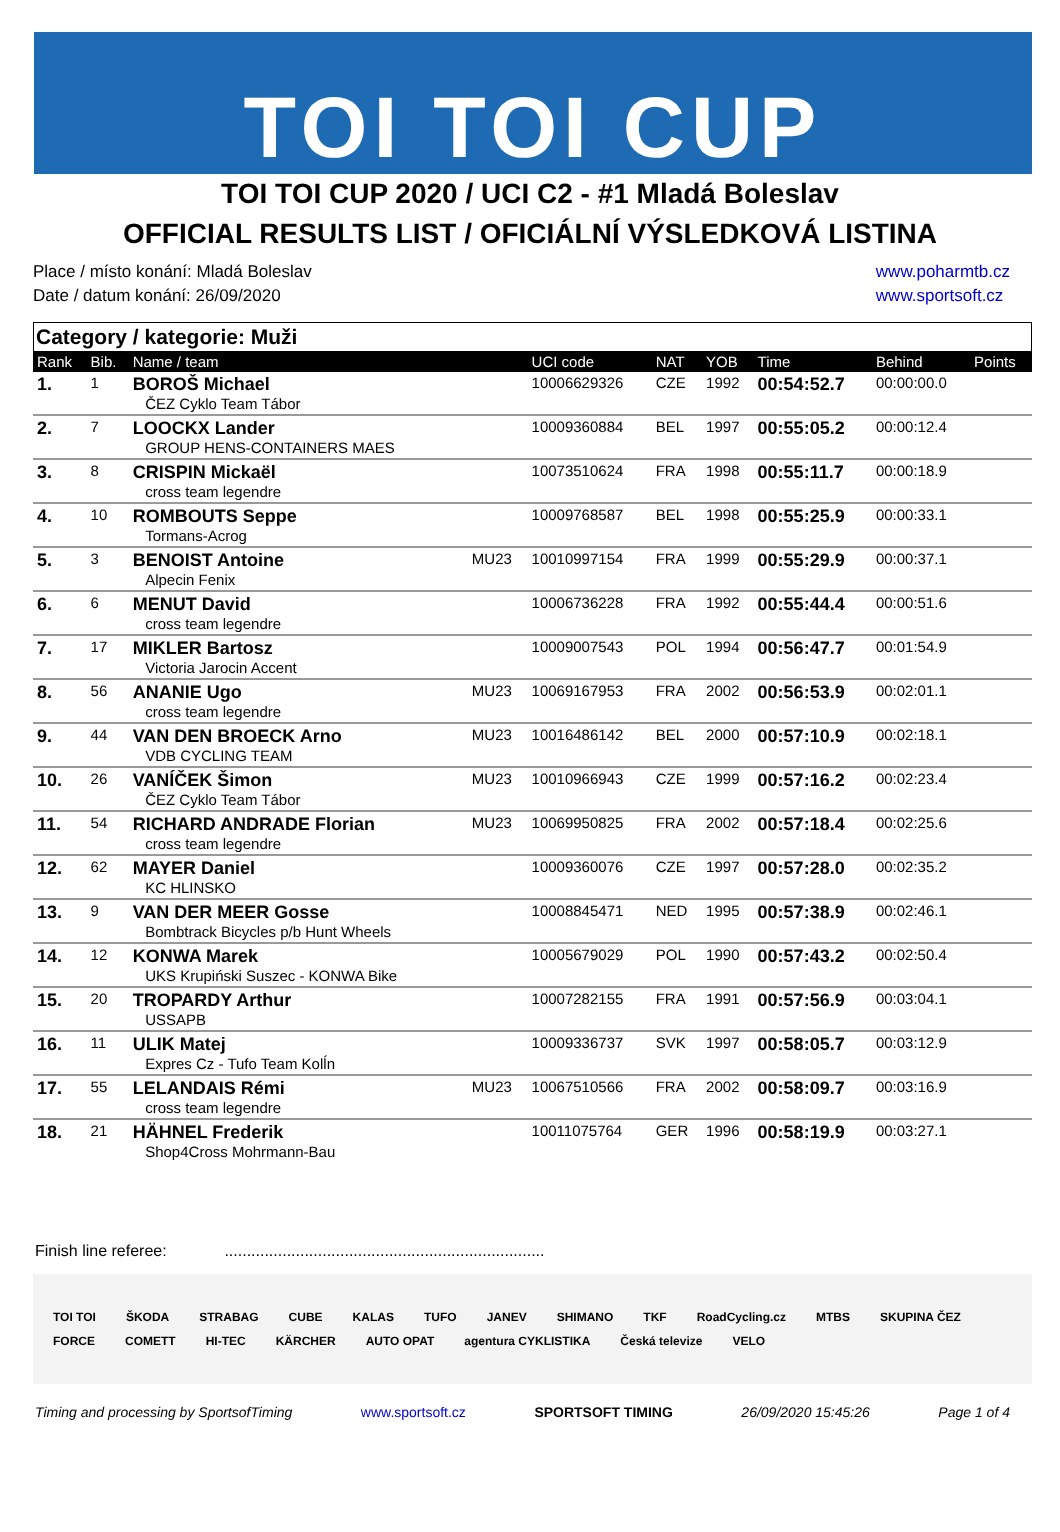TOI TOI CUP
TOI TOI CUP 2020 / UCI C2 - #1 Mladá Boleslav
OFFICIAL RESULTS LIST / OFICIÁLNÍ VÝSLEDKOVÁ LISTINA
Place / místo konání: Mladá Boleslav
Date / datum konání: 26/09/2020
www.poharmtb.cz
www.sportsoft.cz
Category / kategorie: Muži
| Rank | Bib. | Name / team | | UCI code | NAT | YOB | Time | Behind | Points |
| --- | --- | --- | --- | --- | --- | --- | --- | --- | --- |
| 1. | 1 | BOROŠ Michael ČEZ Cyklo Team Tábor | | 10006629326 | CZE | 1992 | 00:54:52.7 | 00:00:00.0 | |
| 2. | 7 | LOOCKX Lander GROUP HENS-CONTAINERS MAES | | 10009360884 | BEL | 1997 | 00:55:05.2 | 00:00:12.4 | |
| 3. | 8 | CRISPIN Mickaël cross team legendre | | 10073510624 | FRA | 1998 | 00:55:11.7 | 00:00:18.9 | |
| 4. | 10 | ROMBOUTS Seppe Tormans-Acrog | | 10009768587 | BEL | 1998 | 00:55:25.9 | 00:00:33.1 | |
| 5. | 3 | BENOIST Antoine Alpecin Fenix | MU23 | 10010997154 | FRA | 1999 | 00:55:29.9 | 00:00:37.1 | |
| 6. | 6 | MENUT David cross team legendre | | 10006736228 | FRA | 1992 | 00:55:44.4 | 00:00:51.6 | |
| 7. | 17 | MIKLER Bartosz Victoria Jarocin Accent | | 10009007543 | POL | 1994 | 00:56:47.7 | 00:01:54.9 | |
| 8. | 56 | ANANIE Ugo cross team legendre | MU23 | 10069167953 | FRA | 2002 | 00:56:53.9 | 00:02:01.1 | |
| 9. | 44 | VAN DEN BROECK Arno VDB CYCLING TEAM | MU23 | 10016486142 | BEL | 2000 | 00:57:10.9 | 00:02:18.1 | |
| 10. | 26 | VANÍČEK Šimon ČEZ Cyklo Team Tábor | MU23 | 10010966943 | CZE | 1999 | 00:57:16.2 | 00:02:23.4 | |
| 11. | 54 | RICHARD ANDRADE Florian cross team legendre | MU23 | 10069950825 | FRA | 2002 | 00:57:18.4 | 00:02:25.6 | |
| 12. | 62 | MAYER Daniel KC HLINSKO | | 10009360076 | CZE | 1997 | 00:57:28.0 | 00:02:35.2 | |
| 13. | 9 | VAN DER MEER Gosse Bombtrack Bicycles p/b Hunt Wheels | | 10008845471 | NED | 1995 | 00:57:38.9 | 00:02:46.1 | |
| 14. | 12 | KONWA Marek UKS Krupiński Suszec - KONWA Bike | | 10005679029 | POL | 1990 | 00:57:43.2 | 00:02:50.4 | |
| 15. | 20 | TROPARDY Arthur USSAPB | | 10007282155 | FRA | 1991 | 00:57:56.9 | 00:03:04.1 | |
| 16. | 11 | ULIK Matej Expres Cz - Tufo Team Kolĺn | | 10009336737 | SVK | 1997 | 00:58:05.7 | 00:03:12.9 | |
| 17. | 55 | LELANDAIS Rémi cross team legendre | MU23 | 10067510566 | FRA | 2002 | 00:58:09.7 | 00:03:16.9 | |
| 18. | 21 | HÄHNEL Frederik Shop4Cross Mohrmann-Bau | | 10011075764 | GER | 1996 | 00:58:19.9 | 00:03:27.1 | |
Finish line referee: ........................................................................
TOI TOI ŠKODA STRABAG CUBE KALAS TUFO JANEV SHIMANO TKF RoadCycling.cz MTBS SKUPINA ČEZ FORCE COMETT HI-TEC KÄRCHER AUTO OPAT agentura CYKLISTIKA Česká televize VELO
Timing and processing by SportsofTiming www.sportsoft.cz SPORTSOFT TIMING 26/09/2020 15:45:26 Page 1 of 4